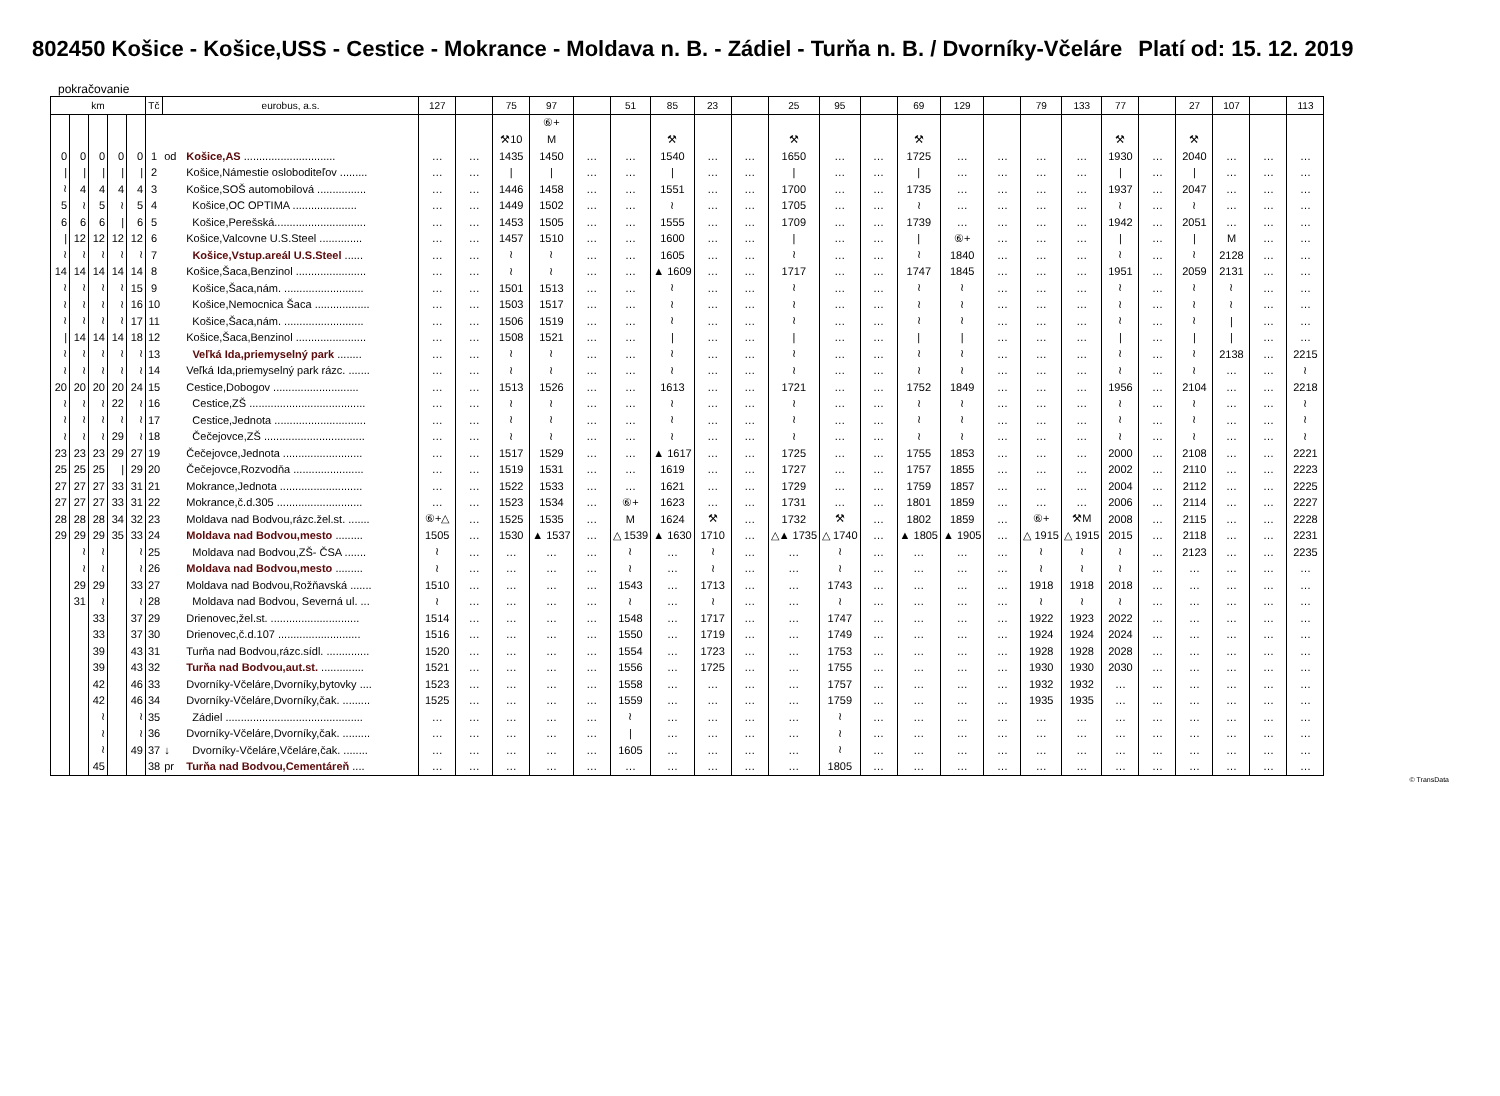802450 Košice - Košice,USS - Cestice - Mokrance - Moldava n. B. - Zádiel - Turňa n. B. / Dvorníky-Včeláre Platí od: 15. 12. 2019
pokračovanie
| km | | | | | Tč | eurobus, a.s. | | 127 | | 75 | 97 | | 51 | 85 | 23 | | 25 | 95 | | 69 | 129 | | 79 | 133 | 77 | | 27 | 107 | | 113 |
| --- | --- | --- | --- | --- | --- | --- | --- | --- | --- | --- | --- | --- | --- | --- | --- | --- | --- | --- | --- | --- | --- | --- | --- | --- | --- | --- | --- | --- | --- | --- |
| | | | | | | | | | | | ⑥+ | | | | | | | | | | | | | | | | | | | |
| | | | | | | | | | | ⚒10 | M | | | ⚒ | | | ⚒ | | | ⚒ | | | | | ⚒ | | ⚒ | | | |
| 0 | 0 | 0 | 0 | 0 | 1 | od | Košice,AS .............................. | … | … | 1435 | 1450 | … | … | 1540 | … | … | 1650 | … | … | 1725 | … | … | … | … | 1930 | … | 2040 | … | … | … |
| / | / | / | / | / | 2 | | Košice,Námestie osloboditeľov ......... | … | … | / | / | … | … | / | … | … | / | … | … | / | … | … | … | … | / | … | / | … | … | … |
| ≀ | 4 | 4 | 4 | 4 | 3 | | Košice,SOŠ automobilová ................ | … | … | 1446 | 1458 | … | … | 1551 | … | … | 1700 | … | … | 1735 | … | … | … | … | 1937 | … | 2047 | … | … | … |
| 5 | ≀ | 5 | ≀ | 5 | 4 | | Košice,OC OPTIMA ..................... | … | … | 1449 | 1502 | … | … | ≀ | … | … | 1705 | … | … | ≀ | … | … | … | … | ≀ | … | ≀ | … | … | … |
| 6 | 6 | 6 | / | 6 | 5 | | Košice,Perešská.............................. | … | … | 1453 | 1505 | … | … | 1555 | … | … | 1709 | … | … | 1739 | … | … | … | … | 1942 | … | 2051 | … | … | … |
| / | 12 | 12 | 12 | 12 | 6 | | Košice,Valcovne U.S.Steel .............. | … | … | 1457 | 1510 | … | … | 1600 | … | … | / | … | … | / | ⑥+ | … | … | … | / | … | / | M | … | … |
| ≀ | ≀ | ≀ | ≀ | ≀ | 7 | | Košice,Vstup.areál U.S.Steel ...... | … | … | ≀ | ≀ | … | … | 1605 | … | … | ≀ | … | … | ≀ | 1840 | … | … | … | ≀ | … | ≀ | 2128 | … | … |
| 14 | 14 | 14 | 14 | 14 | 8 | | Košice,Šaca,Benzinol ....................... | … | … | ≀ | ≀ | … | … | ▲ 1609 | … | … | 1717 | … | … | 1747 | 1845 | … | … | … | 1951 | … | 2059 | 2131 | … | … |
| ≀ | ≀ | ≀ | ≀ | 15 | 9 | | Košice,Šaca,nám. .......................... | … | … | 1501 | 1513 | … | … | ≀ | … | … | ≀ | … | … | ≀ | ≀ | … | … | … | ≀ | … | ≀ | ≀ | … | … |
| ≀ | ≀ | ≀ | ≀ | 16 | 10 | | Košice,Nemocnica Šaca .................. | … | … | 1503 | 1517 | … | … | ≀ | … | … | ≀ | … | … | ≀ | ≀ | … | … | … | ≀ | … | ≀ | ≀ | … | … |
| ≀ | ≀ | ≀ | ≀ | 17 | 11 | | Košice,Šaca,nám. .......................... | … | … | 1506 | 1519 | … | … | ≀ | … | … | ≀ | … | … | ≀ | ≀ | … | … | … | ≀ | … | ≀ | / | … | … |
| / | 14 | 14 | 14 | 18 | 12 | | Košice,Šaca,Benzinol ....................... | … | … | 1508 | 1521 | … | … | / | … | … | / | … | … | / | / | … | … | … | / | … | / | / | … | … |
| ≀ | ≀ | ≀ | ≀ | ≀ | 13 | | Veľká Ida,priemyselný park ........ | … | … | ≀ | ≀ | … | … | ≀ | … | … | ≀ | … | … | ≀ | ≀ | … | … | … | ≀ | … | ≀ | 2138 | … | 2215 |
| ≀ | ≀ | ≀ | ≀ | ≀ | 14 | | Veľká Ida,priemyselný park rázc. ....... | … | … | ≀ | ≀ | … | … | ≀ | … | … | ≀ | … | … | ≀ | ≀ | … | … | … | ≀ | … | ≀ | … | … | ≀ |
| 20 | 20 | 20 | 20 | 24 | 15 | | Cestice,Dobogov ............................ | … | … | 1513 | 1526 | … | … | 1613 | … | … | 1721 | … | … | 1752 | 1849 | … | … | … | 1956 | … | 2104 | … | … | 2218 |
| ≀ | ≀ | ≀ | 22 | ≀ | 16 | | Cestice,ZŠ ...................................... | … | … | ≀ | ≀ | … | … | ≀ | … | … | ≀ | … | … | ≀ | ≀ | … | … | … | ≀ | … | ≀ | … | … | ≀ |
| ≀ | ≀ | ≀ | ≀ | ≀ | 17 | | Cestice,Jednota .............................. | … | … | ≀ | ≀ | … | … | ≀ | … | … | ≀ | … | … | ≀ | ≀ | … | … | … | ≀ | … | ≀ | … | … | ≀ |
| ≀ | ≀ | ≀ | 29 | ≀ | 18 | | Čečejovce,ZŠ ................................. | … | … | ≀ | ≀ | … | … | ≀ | … | … | ≀ | … | … | ≀ | ≀ | … | … | … | ≀ | … | ≀ | … | … | ≀ |
| 23 | 23 | 23 | 29 | 27 | 19 | | Čečejovce,Jednota .......................... | … | … | 1517 | 1529 | … | … | ▲ 1617 | … | … | 1725 | … | … | 1755 | 1853 | … | … | … | 2000 | … | 2108 | … | … | 2221 |
| 25 | 25 | 25 | / | 29 | 20 | | Čečejovce,Rozvodňa ....................... | … | … | 1519 | 1531 | … | … | 1619 | … | … | 1727 | … | … | 1757 | 1855 | … | … | … | 2002 | … | 2110 | … | … | 2223 |
| 27 | 27 | 27 | 33 | 31 | 21 | | Mokrance,Jednota ........................... | … | … | 1522 | 1533 | … | … | 1621 | … | … | 1729 | … | … | 1759 | 1857 | … | … | … | 2004 | … | 2112 | … | … | 2225 |
| 27 | 27 | 27 | 33 | 31 | 22 | | Mokrance,č.d.305 ............................ | … | … | 1523 | 1534 | … | ⑥+ | 1623 | … | … | 1731 | … | … | 1801 | 1859 | … | … | … | 2006 | … | 2114 | … | … | 2227 |
| 28 | 28 | 28 | 34 | 32 | 23 | | Moldava nad Bodvou,rázc.žel.st. ....... | ⑥+△ | … | 1525 | 1535 | … | M | 1624 | ⚒ | … | 1732 | ⚒ | … | 1802 | 1859 | … | ⑥+ | ⚒M | 2008 | … | 2115 | … | … | 2228 |
| 29 | 29 | 29 | 35 | 33 | 24 | | Moldava nad Bodvou,mesto ......... | 1505 | … | 1530 | ▲ 1537 | … | △ 1539 | ▲ 1630 | 1710 | … | △▲ 1735 | △ 1740 | … | ▲ 1805 | ▲ 1905 | … | △ 1915 | △ 1915 | 2015 | … | 2118 | … | … | 2231 |
| | ≀ | ≀ | | ≀ | 25 | | Moldava nad Bodvou,ZŠ- ČSA ....... | ≀ | … | … | … | … | ≀ | … | ≀ | … | … | ≀ | … | … | … | … | ≀ | ≀ | ≀ | … | 2123 | … | … | 2235 |
| | ≀ | ≀ | | ≀ | 26 | | Moldava nad Bodvou,mesto ......... | ≀ | … | … | … | … | ≀ | … | ≀ | … | … | ≀ | … | … | … | … | ≀ | ≀ | ≀ | … | … | … | … | … |
| | 29 | 29 | | 33 | 27 | | Moldava nad Bodvou,Rožňavská ....... | 1510 | … | … | … | … | 1543 | … | 1713 | … | … | 1743 | … | … | … | … | 1918 | 1918 | 2018 | … | … | … | … | … |
| | 31 | ≀ | | ≀ | 28 | | Moldava nad Bodvou, Severná ul. ... | ≀ | … | … | … | … | ≀ | … | ≀ | … | … | ≀ | … | … | … | … | ≀ | ≀ | ≀ | … | … | … | … | … |
| | | 33 | | 37 | 29 | | Drienovec,žel.st. ............................. | 1514 | … | … | … | … | 1548 | … | 1717 | … | … | 1747 | … | … | … | … | 1922 | 1923 | 2022 | … | … | … | … | … |
| | | 33 | | 37 | 30 | | Drienovec,č.d.107 ........................... | 1516 | … | … | … | … | 1550 | … | 1719 | … | … | 1749 | … | … | … | … | 1924 | 1924 | 2024 | … | … | … | … | … |
| | | 39 | | 43 | 31 | | Turňa nad Bodvou,rázc.sídl. .............. | 1520 | … | … | … | … | 1554 | … | 1723 | … | … | 1753 | … | … | … | … | 1928 | 1928 | 2028 | … | … | … | … | … |
| | | 39 | | 43 | 32 | | Turňa nad Bodvou,aut.st. .............. | 1521 | … | … | … | … | 1556 | … | 1725 | … | … | 1755 | … | … | … | … | 1930 | 1930 | 2030 | … | … | … | … | … |
| | | 42 | | 46 | 33 | | Dvorníky-Včeláre,Dvorníky,bytovky .... | 1523 | … | … | … | … | 1558 | … | … | … | … | 1757 | … | … | … | … | 1932 | 1932 | … | … | … | … | … | … |
| | | 42 | | 46 | 34 | | Dvorníky-Včeláre,Dvorníky,čak. ......... | 1525 | … | … | … | … | 1559 | … | … | … | … | 1759 | … | … | … | … | 1935 | 1935 | … | … | … | … | … | … |
| | | ≀ | | ≀ | 35 | | Zádiel ............................................. | … | … | … | … | … | ≀ | … | … | … | … | ≀ | … | … | … | … | … | … | … | … | … | … | … | … |
| | | ≀ | | ≀ | 36 | | Dvorníky-Včeláre,Dvorníky,čak. ......... | … | … | … | … | … | / | … | … | … | … | ≀ | … | … | … | … | … | … | … | … | … | … | … | … |
| | | ≀ | | 49 | 37 | ↓ | Dvorníky-Včeláre,Včeláre,čak. ........ | … | … | … | … | … | 1605 | … | … | … | … | ≀ | … | … | … | … | … | … | … | … | … | … | … | … |
| | | 45 | | | 38 | pr | Turňa nad Bodvou,Cementáreň .... | … | … | … | … | … | … | … | … | … | … | 1805 | … | … | … | … | … | … | … | … | … | … | … | … |
© TransData